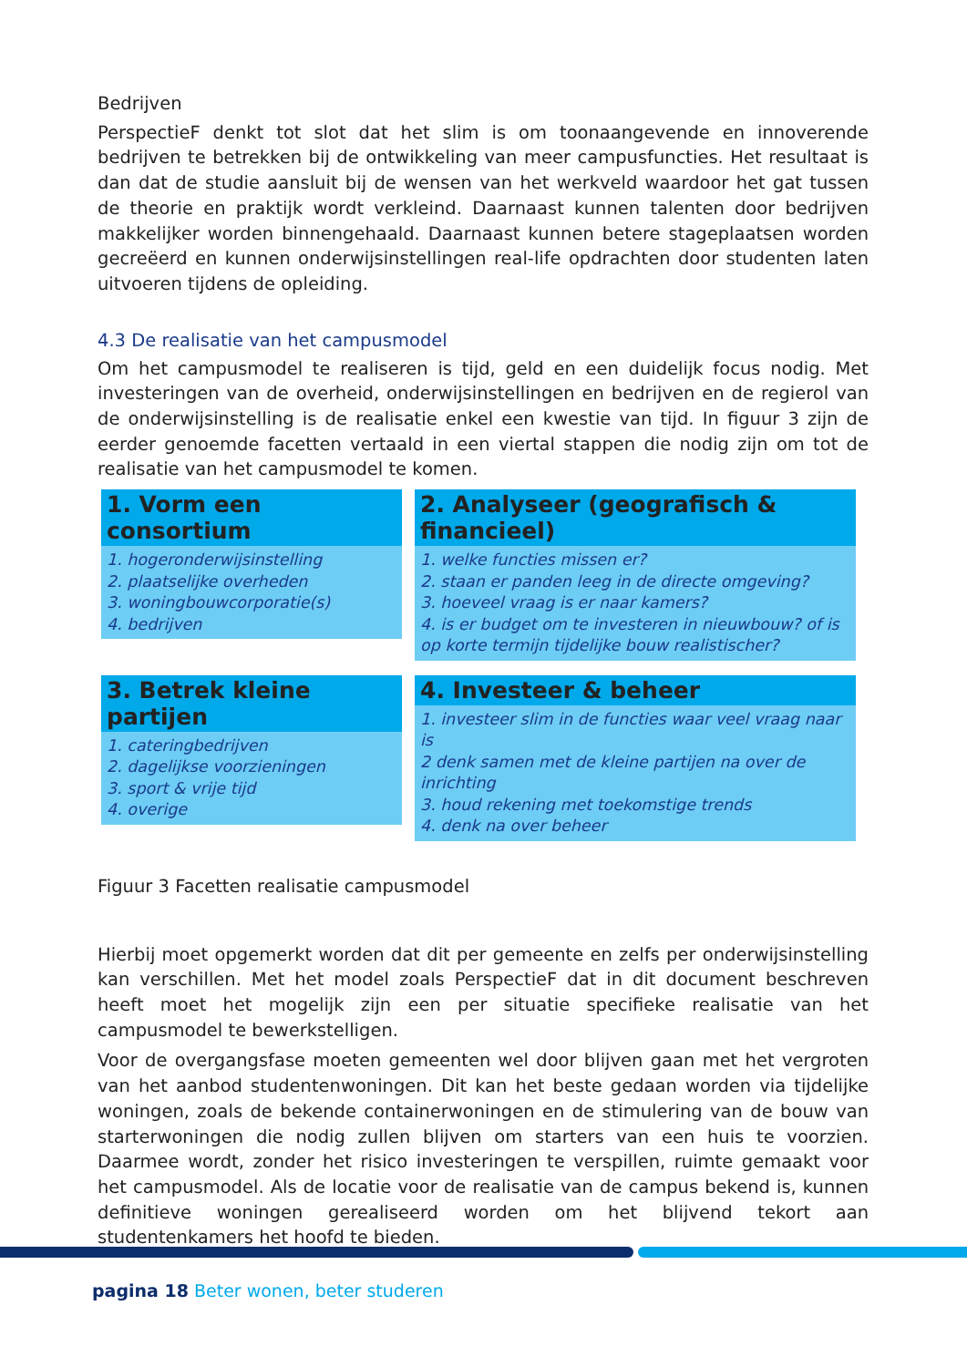Bedrijven
PerspectieF denkt tot slot dat het slim is om toonaangevende en innoverende bedrijven te betrekken bij de ontwikkeling van meer campusfuncties. Het resultaat is dan dat de studie aansluit bij de wensen van het werkveld waardoor het gat tussen de theorie en praktijk wordt verkleind. Daarnaast kunnen talenten door bedrijven makkelijker worden binnengehaald. Daarnaast kunnen betere stageplaatsen worden gecreëerd en kunnen onderwijsinstellingen real-life opdrachten door studenten laten uitvoeren tijdens de opleiding.
4.3 De realisatie van het campusmodel
Om het campusmodel te realiseren is tijd, geld en een duidelijk focus nodig. Met investeringen van de overheid, onderwijsinstellingen en bedrijven en de regierol van de onderwijsinstelling is de realisatie enkel een kwestie van tijd. In figuur 3 zijn de eerder genoemde facetten vertaald in een viertal stappen die nodig zijn om tot de realisatie van het campusmodel te komen.
1. Vorm een consortium
1. hogeronderwijsinstelling
2. plaatselijke overheden
3. woningbouwcorporatie(s)
4. bedrijven
2. Analyseer (geografisch & financieel)
1. welke functies missen er?
2. staan er panden leeg in de directe omgeving?
3. hoeveel vraag is er naar kamers?
4. is er budget om te investeren in nieuwbouw? of is op korte termijn tijdelijke bouw realistischer?
3. Betrek kleine partijen
1. cateringbedrijven
2. dagelijkse voorzieningen
3. sport & vrije tijd
4. overige
4. Investeer & beheer
1. investeer slim in de functies waar veel vraag naar is
2 denk samen met de kleine partijen na over de inrichting
3. houd rekening met toekomstige trends
4. denk na over beheer
Figuur 3 Facetten realisatie campusmodel
Hierbij moet opgemerkt worden dat dit per gemeente en zelfs per onderwijsinstelling kan verschillen. Met het model zoals PerspectieF dat in dit document beschreven heeft moet het mogelijk zijn een per situatie specifieke realisatie van het campusmodel te bewerkstelligen.
Voor de overgangsfase moeten gemeenten wel door blijven gaan met het vergroten van het aanbod studentenwoningen. Dit kan het beste gedaan worden via tijdelijke woningen, zoals de bekende containerwoningen en de stimulering van de bouw van starterwoningen die nodig zullen blijven om starters van een huis te voorzien. Daarmee wordt, zonder het risico investeringen te verspillen, ruimte gemaakt voor het campusmodel. Als de locatie voor de realisatie van de campus bekend is, kunnen definitieve woningen gerealiseerd worden om het blijvend tekort aan studentenkamers het hoofd te bieden.
pagina 18 Beter wonen, beter studeren